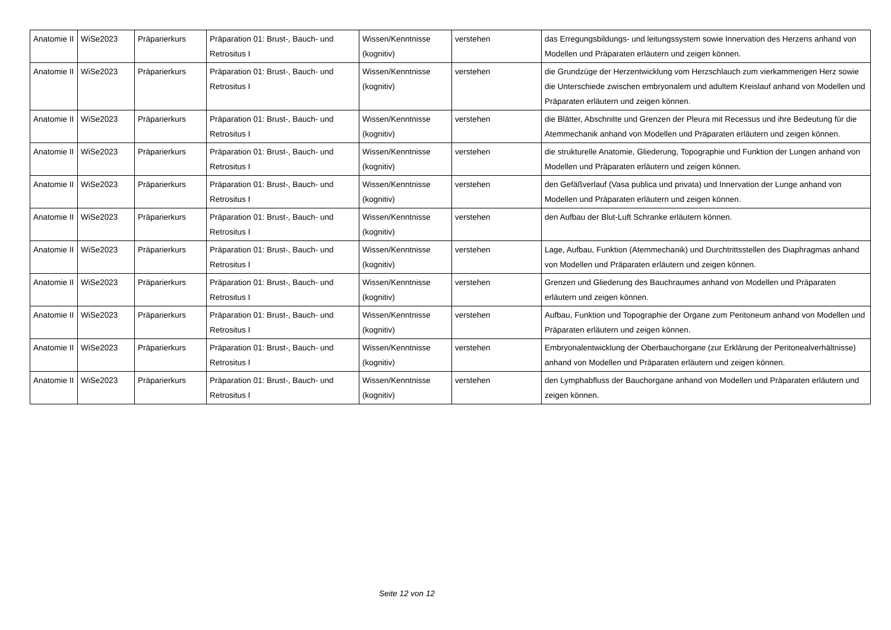| Anatomie II | WiSe2023 | Präparierkurs | Präparation 01: Brust-, Bauch- und Retrositus I | Wissen/Kenntnisse (kognitiv) | verstehen | das Erregungsbildungs- und leitungssystem sowie Innervation des Herzens anhand von Modellen und Präparaten erläutern und zeigen können. |
| Anatomie II | WiSe2023 | Präparierkurs | Präparation 01: Brust-, Bauch- und Retrositus I | Wissen/Kenntnisse (kognitiv) | verstehen | die Grundzüge der Herzentwicklung vom Herzschlauch zum vierkammerigen Herz sowie die Unterschiede zwischen embryonalem und adultem Kreislauf anhand von Modellen und Präparaten erläutern und zeigen können. |
| Anatomie II | WiSe2023 | Präparierkurs | Präparation 01: Brust-, Bauch- und Retrositus I | Wissen/Kenntnisse (kognitiv) | verstehen | die Blätter, Abschnitte und Grenzen der Pleura mit Recessus und ihre Bedeutung für die Atemmechanik anhand von Modellen und Präparaten erläutern und zeigen können. |
| Anatomie II | WiSe2023 | Präparierkurs | Präparation 01: Brust-, Bauch- und Retrositus I | Wissen/Kenntnisse (kognitiv) | verstehen | die strukturelle Anatomie, Gliederung, Topographie und Funktion der Lungen anhand von Modellen und Präparaten erläutern und zeigen können. |
| Anatomie II | WiSe2023 | Präparierkurs | Präparation 01: Brust-, Bauch- und Retrositus I | Wissen/Kenntnisse (kognitiv) | verstehen | den Gefäßverlauf (Vasa publica und privata) und Innervation der Lunge anhand von Modellen und Präparaten erläutern und zeigen können. |
| Anatomie II | WiSe2023 | Präparierkurs | Präparation 01: Brust-, Bauch- und Retrositus I | Wissen/Kenntnisse (kognitiv) | verstehen | den Aufbau der Blut-Luft Schranke erläutern können. |
| Anatomie II | WiSe2023 | Präparierkurs | Präparation 01: Brust-, Bauch- und Retrositus I | Wissen/Kenntnisse (kognitiv) | verstehen | Lage, Aufbau, Funktion (Atemmechanik) und Durchtrittsstellen des Diaphragmas anhand von Modellen und Präparaten erläutern und zeigen können. |
| Anatomie II | WiSe2023 | Präparierkurs | Präparation 01: Brust-, Bauch- und Retrositus I | Wissen/Kenntnisse (kognitiv) | verstehen | Grenzen und Gliederung des Bauchraumes anhand von Modellen und Präparaten erläutern und zeigen können. |
| Anatomie II | WiSe2023 | Präparierkurs | Präparation 01: Brust-, Bauch- und Retrositus I | Wissen/Kenntnisse (kognitiv) | verstehen | Aufbau, Funktion und Topographie der Organe zum Peritoneum anhand von Modellen und Präparaten erläutern und zeigen können. |
| Anatomie II | WiSe2023 | Präparierkurs | Präparation 01: Brust-, Bauch- und Retrositus I | Wissen/Kenntnisse (kognitiv) | verstehen | Embryonalentwicklung der Oberbauchorgane (zur Erklärung der Peritonealverhältnisse) anhand von Modellen und Präparaten erläutern und zeigen können. |
| Anatomie II | WiSe2023 | Präparierkurs | Präparation 01: Brust-, Bauch- und Retrositus I | Wissen/Kenntnisse (kognitiv) | verstehen | den Lymphabfluss der Bauchorgane anhand von Modellen und Präparaten erläutern und zeigen können. |
Seite 12 von 12